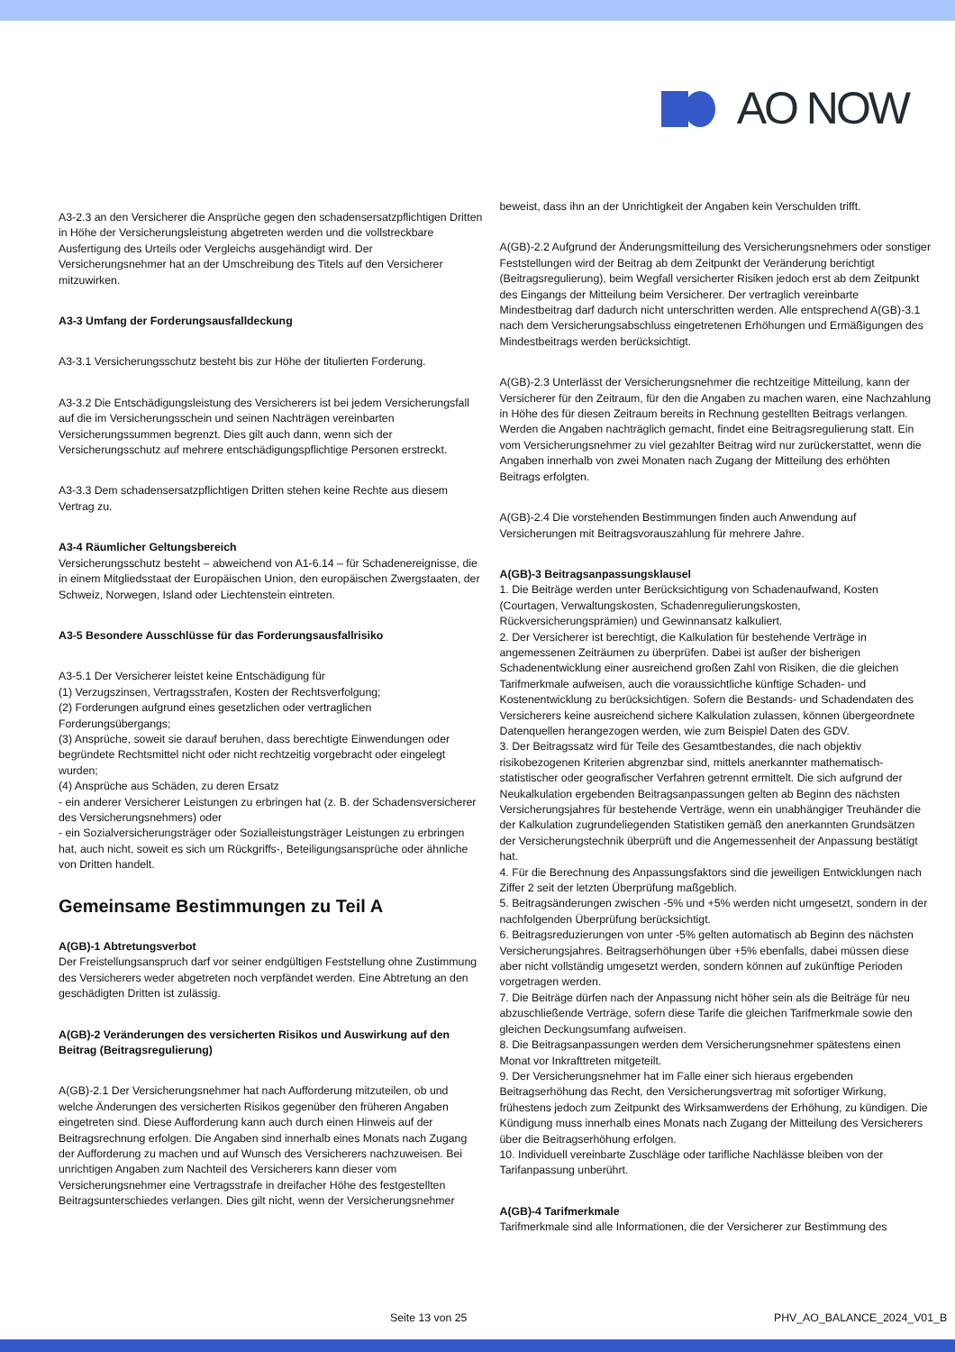AO NOW
A3-2.3 an den Versicherer die Ansprüche gegen den schadensersatzpflichtigen Dritten in Höhe der Versicherungsleistung abgetreten werden und die vollstreckbare Ausfertigung des Urteils oder Vergleichs ausgehändigt wird. Der Versicherungsnehmer hat an der Umschreibung des Titels auf den Versicherer mitzuwirken.
A3-3 Umfang der Forderungsausfalldeckung
A3-3.1 Versicherungsschutz besteht bis zur Höhe der titulierten Forderung.
A3-3.2 Die Entschädigungsleistung des Versicherers ist bei jedem Versicherungsfall auf die im Versicherungsschein und seinen Nachträgen vereinbarten Versicherungssummen begrenzt. Dies gilt auch dann, wenn sich der Versicherungsschutz auf mehrere entschädigungspflichtige Personen erstreckt.
A3-3.3 Dem schadensersatzpflichtigen Dritten stehen keine Rechte aus diesem Vertrag zu.
A3-4 Räumlicher Geltungsbereich
Versicherungsschutz besteht – abweichend von A1-6.14 – für Schadenereignisse, die in einem Mitgliedsstaat der Europäischen Union, den europäischen Zwergstaaten, der Schweiz, Norwegen, Island oder Liechtenstein eintreten.
A3-5 Besondere Ausschlüsse für das Forderungsausfallrisiko
A3-5.1 Der Versicherer leistet keine Entschädigung für
(1) Verzugszinsen, Vertragsstrafen, Kosten der Rechtsverfolgung;
(2) Forderungen aufgrund eines gesetzlichen oder vertraglichen Forderungsübergangs;
(3) Ansprüche, soweit sie darauf beruhen, dass berechtigte Einwendungen oder begründete Rechtsmittel nicht oder nicht rechtzeitig vorgebracht oder eingelegt wurden;
(4) Ansprüche aus Schäden, zu deren Ersatz
- ein anderer Versicherer Leistungen zu erbringen hat (z. B. der Schadensversicherer des Versicherungsnehmers) oder
- ein Sozialversicherungsträger oder Sozialleistungsträger Leistungen zu erbringen hat, auch nicht, soweit es sich um Rückgriffs-, Beteiligungsansprüche oder ähnliche von Dritten handelt.
Gemeinsame Bestimmungen zu Teil A
A(GB)-1 Abtretungsverbot
Der Freistellungsanspruch darf vor seiner endgültigen Feststellung ohne Zustimmung des Versicherers weder abgetreten noch verpfändet werden. Eine Abtretung an den geschädigten Dritten ist zulässig.
A(GB)-2 Veränderungen des versicherten Risikos und Auswirkung auf den Beitrag (Beitragsregulierung)
A(GB)-2.1 Der Versicherungsnehmer hat nach Aufforderung mitzuteilen, ob und welche Änderungen des versicherten Risikos gegenüber den früheren Angaben eingetreten sind. Diese Aufforderung kann auch durch einen Hinweis auf der Beitragsrechnung erfolgen. Die Angaben sind innerhalb eines Monats nach Zugang der Aufforderung zu machen und auf Wunsch des Versicherers nachzuweisen. Bei unrichtigen Angaben zum Nachteil des Versicherers kann dieser vom Versicherungsnehmer eine Vertragsstrafe in dreifacher Höhe des festgestellten Beitragsunterschiedes verlangen. Dies gilt nicht, wenn der Versicherungsnehmer
beweist, dass ihn an der Unrichtigkeit der Angaben kein Verschulden trifft.
A(GB)-2.2 Aufgrund der Änderungsmitteilung des Versicherungsnehmers oder sonstiger Feststellungen wird der Beitrag ab dem Zeitpunkt der Veränderung berichtigt (Beitragsregulierung), beim Wegfall versicherter Risiken jedoch erst ab dem Zeitpunkt des Eingangs der Mitteilung beim Versicherer. Der vertraglich vereinbarte Mindestbeitrag darf dadurch nicht unterschritten werden. Alle entsprechend A(GB)-3.1 nach dem Versicherungsabschluss eingetretenen Erhöhungen und Ermäßigungen des Mindestbeitrags werden berücksichtigt.
A(GB)-2.3 Unterlässt der Versicherungsnehmer die rechtzeitige Mitteilung, kann der Versicherer für den Zeitraum, für den die Angaben zu machen waren, eine Nachzahlung in Höhe des für diesen Zeitraum bereits in Rechnung gestellten Beitrags verlangen. Werden die Angaben nachträglich gemacht, findet eine Beitragsregulierung statt. Ein vom Versicherungsnehmer zu viel gezahlter Beitrag wird nur zurückerstattet, wenn die Angaben innerhalb von zwei Monaten nach Zugang der Mitteilung des erhöhten Beitrags erfolgten.
A(GB)-2.4 Die vorstehenden Bestimmungen finden auch Anwendung auf Versicherungen mit Beitragsvorauszahlung für mehrere Jahre.
A(GB)-3 Beitragsanpassungsklausel
1. Die Beiträge werden unter Berücksichtigung von Schadenaufwand, Kosten (Courtagen, Verwaltungskosten, Schadenregulierungskosten, Rückversicherungsprämien) und Gewinnansatz kalkuliert.
2. Der Versicherer ist berechtigt, die Kalkulation für bestehende Verträge in angemessenen Zeiträumen zu überprüfen. Dabei ist außer der bisherigen Schadenentwicklung einer ausreichend großen Zahl von Risiken, die die gleichen Tarifmerkmale aufweisen, auch die voraussichtliche künftige Schaden- und Kostenentwicklung zu berücksichtigen. Sofern die Bestands- und Schadendaten des Versicherers keine ausreichend sichere Kalkulation zulassen, können übergeordnete Datenquellen herangezogen werden, wie zum Beispiel Daten des GDV.
3. Der Beitragssatz wird für Teile des Gesamtbestandes, die nach objektiv risikobezogenen Kriterien abgrenzbar sind, mittels anerkannter mathematisch-statistischer oder geografischer Verfahren getrennt ermittelt. Die sich aufgrund der Neukalkulation ergebenden Beitragsanpassungen gelten ab Beginn des nächsten Versicherungsjahres für bestehende Verträge, wenn ein unabhängiger Treuhänder die der Kalkulation zugrundeliegenden Statistiken gemäß den anerkannten Grundsätzen der Versicherungstechnik überprüft und die Angemessenheit der Anpassung bestätigt hat.
4. Für die Berechnung des Anpassungsfaktors sind die jeweiligen Entwicklungen nach Ziffer 2 seit der letzten Überprüfung maßgeblich.
5. Beitragsänderungen zwischen -5% und +5% werden nicht umgesetzt, sondern in der nachfolgenden Überprüfung berücksichtigt.
6. Beitragsreduzierungen von unter -5% gelten automatisch ab Beginn des nächsten Versicherungsjahres. Beitragserhöhungen über +5% ebenfalls, dabei müssen diese aber nicht vollständig umgesetzt werden, sondern können auf zukünftige Perioden vorgetragen werden.
7. Die Beiträge dürfen nach der Anpassung nicht höher sein als die Beiträge für neu abzuschließende Verträge, sofern diese Tarife die gleichen Tarifmerkmale sowie den gleichen Deckungsumfang aufweisen.
8. Die Beitragsanpassungen werden dem Versicherungsnehmer spätestens einen Monat vor Inkrafttreten mitgeteilt.
9. Der Versicherungsnehmer hat im Falle einer sich hieraus ergebenden Beitragserhöhung das Recht, den Versicherungsvertrag mit sofortiger Wirkung, frühestens jedoch zum Zeitpunkt des Wirksamwerdens der Erhöhung, zu kündigen. Die Kündigung muss innerhalb eines Monats nach Zugang der Mitteilung des Versicherers über die Beitragserhöhung erfolgen.
10. Individuell vereinbarte Zuschläge oder tarifliche Nachlässe bleiben von der Tarifanpassung unberührt.
A(GB)-4 Tarifmerkmale
Tarifmerkmale sind alle Informationen, die der Versicherer zur Bestimmung des
Seite 13 von 25 PHV_AO_BALANCE_2024_V01_B